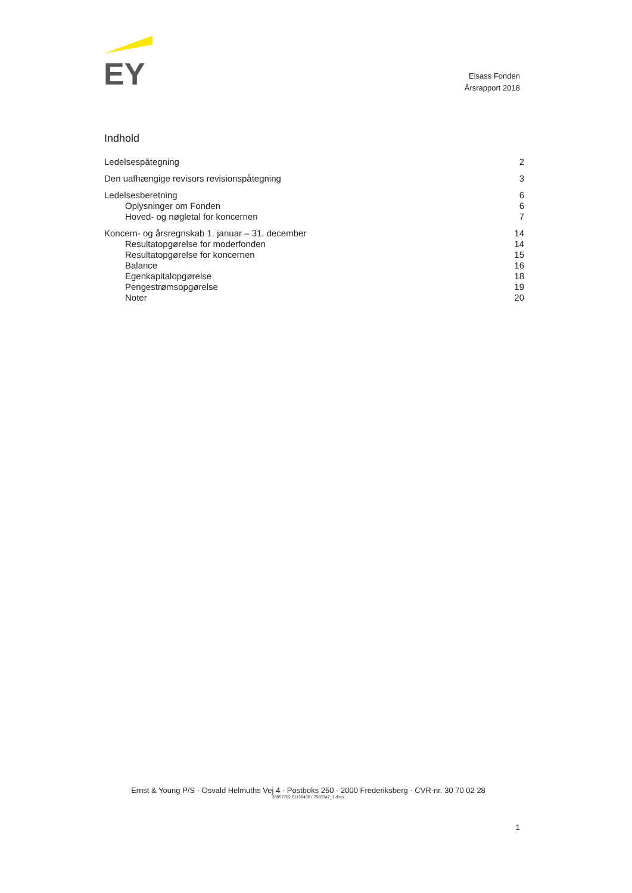EY
Elsass Fonden
Årsrapport 2018
Indhold
Ledelsespåtegning 2
Den uafhængige revisors revisionspåtegning 3
Ledelsesberetning 6
Oplysninger om Fonden 6
Hoved- og nøgletal for koncernen 7
Koncern- og årsregnskab 1. januar – 31. december 14
Resultatopgørelse for moderfonden 14
Resultatopgørelse for koncernen 15
Balance 16
Egenkapitalopgørelse 18
Pengestrømsopgørelse 19
Noter 20
Ernst & Young P/S - Osvald Helmuths Vej 4 - Postboks 250 - 2000 Frederiksberg - CVR-nr. 30 70 02 28
38957782 61138400 / 7683347_1.docx
1